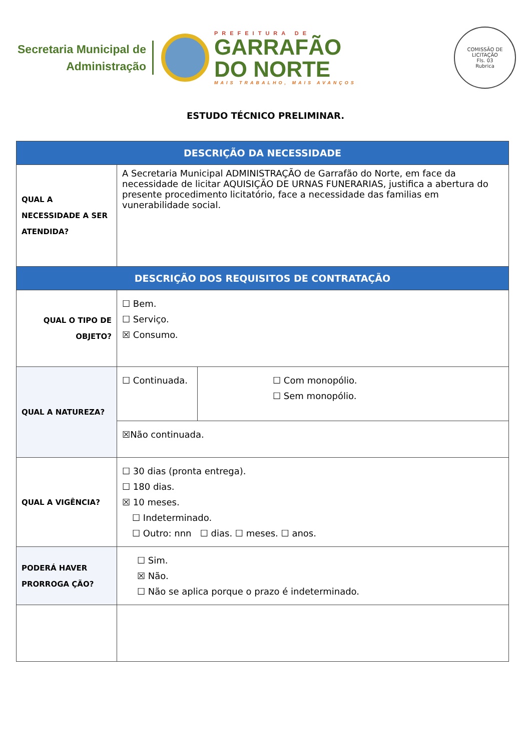Secretaria Municipal de
Administração
PREFEITURA DE
GARRAFÃO
DO NORTE
MAIS TRABALHO, MAIS AVANÇOS
COMISSÃO DE LICITAÇÃO
Fls. 03
Rubrica
ESTUDO TÉCNICO PRELIMINAR.
| DESCRIÇÃO DA NECESSIDADE | | |
| --- | --- | --- |
| QUAL A NECESSIDADE A SER ATENDIDA? | A Secretaria Municipal ADMINISTRAÇÃO de Garrafão do Norte, em face da necessidade de licitar AQUISIÇÃO DE URNAS FUNERARIAS, justifica a abertura do presente procedimento licitatório, face a necessidade das familias em vunerabilidade social. | |
| DESCRIÇÃO DOS REQUISITOS DE CONTRATAÇÃO | | |
| QUAL O TIPO DE OBJETO? | ☐ Bem. ☐ Serviço. ☒ Consumo. | |
| QUAL A NATUREZA? | ☐ Continuada. | ☐ Com monopólio. ☐ Sem monopólio. |
| | ☒Não continuada. | |
| QUAL A VIGÊNCIA? | ☐ 30 dias (pronta entrega). ☐ 180 dias. ☒ 10 meses. ☐ Indeterminado. ☐ Outro: nnn ☐ dias. ☐ meses. ☐ anos. | |
| PODERÁ HAVER PRORROGA ÇÃO? | ☐ Sim. ☒ Não. ☐ Não se aplica porque o prazo é indeterminado. | |